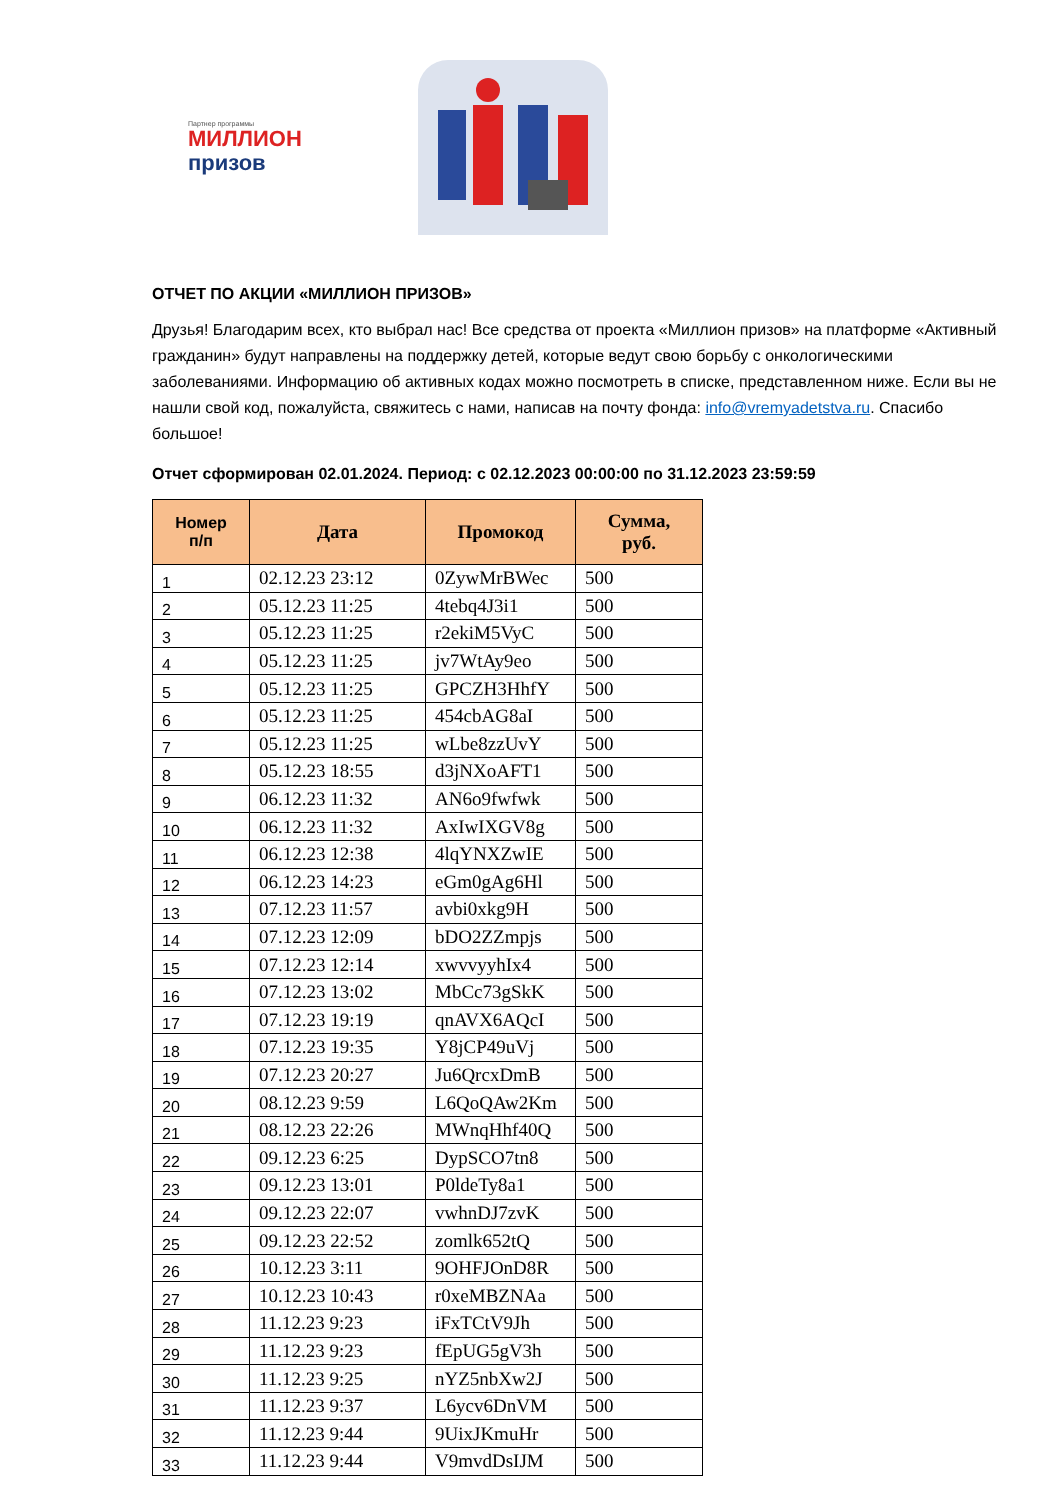Партнер программы
МИЛЛИОН
призов
ОТЧЕТ ПО АКЦИИ «МИЛЛИОН ПРИЗОВ»
Друзья! Благодарим всех, кто выбрал нас! Все средства от проекта «Миллион призов» на платформе «Активный гражданин» будут направлены на поддержку детей, которые ведут свою борьбу с онкологическими заболеваниями. Информацию об активных кодах можно посмотреть в списке, представленном ниже. Если вы не нашли свой код, пожалуйста, свяжитесь с нами, написав на почту фонда: info@vremyadetstva.ru. Спасибо большое!
Отчет сформирован 02.01.2024. Период: с 02.12.2023 00:00:00 по 31.12.2023 23:59:59
| Номер п/п | Дата | Промокод | Сумма, руб. |
| --- | --- | --- | --- |
| 1 | 02.12.23 23:12 | 0ZywMrBWec | 500 |
| 2 | 05.12.23 11:25 | 4tebq4J3i1 | 500 |
| 3 | 05.12.23 11:25 | r2ekiM5VyC | 500 |
| 4 | 05.12.23 11:25 | jv7WtAy9eo | 500 |
| 5 | 05.12.23 11:25 | GPCZH3HhfY | 500 |
| 6 | 05.12.23 11:25 | 454cbAG8aI | 500 |
| 7 | 05.12.23 11:25 | wLbe8zzUvY | 500 |
| 8 | 05.12.23 18:55 | d3jNXoAFT1 | 500 |
| 9 | 06.12.23 11:32 | AN6o9fwfwk | 500 |
| 10 | 06.12.23 11:32 | AxIwIXGV8g | 500 |
| 11 | 06.12.23 12:38 | 4lqYNXZwIE | 500 |
| 12 | 06.12.23 14:23 | eGm0gAg6Hl | 500 |
| 13 | 07.12.23 11:57 | avbi0xkg9H | 500 |
| 14 | 07.12.23 12:09 | bDO2ZZmpjs | 500 |
| 15 | 07.12.23 12:14 | xwvvyyhIx4 | 500 |
| 16 | 07.12.23 13:02 | MbCc73gSkK | 500 |
| 17 | 07.12.23 19:19 | qnAVX6AQcI | 500 |
| 18 | 07.12.23 19:35 | Y8jCP49uVj | 500 |
| 19 | 07.12.23 20:27 | Ju6QrcxDmB | 500 |
| 20 | 08.12.23 9:59 | L6QoQAw2Km | 500 |
| 21 | 08.12.23 22:26 | MWnqHhf40Q | 500 |
| 22 | 09.12.23 6:25 | DypSCO7tn8 | 500 |
| 23 | 09.12.23 13:01 | P0ldeTy8a1 | 500 |
| 24 | 09.12.23 22:07 | vwhnDJ7zvK | 500 |
| 25 | 09.12.23 22:52 | zomlk652tQ | 500 |
| 26 | 10.12.23 3:11 | 9OHFJOnD8R | 500 |
| 27 | 10.12.23 10:43 | r0xeMBZNAa | 500 |
| 28 | 11.12.23 9:23 | iFxTCtV9Jh | 500 |
| 29 | 11.12.23 9:23 | fEpUG5gV3h | 500 |
| 30 | 11.12.23 9:25 | nYZ5nbXw2J | 500 |
| 31 | 11.12.23 9:37 | L6ycv6DnVM | 500 |
| 32 | 11.12.23 9:44 | 9UixJKmuHr | 500 |
| 33 | 11.12.23 9:44 | V9mvdDsIJM | 500 |